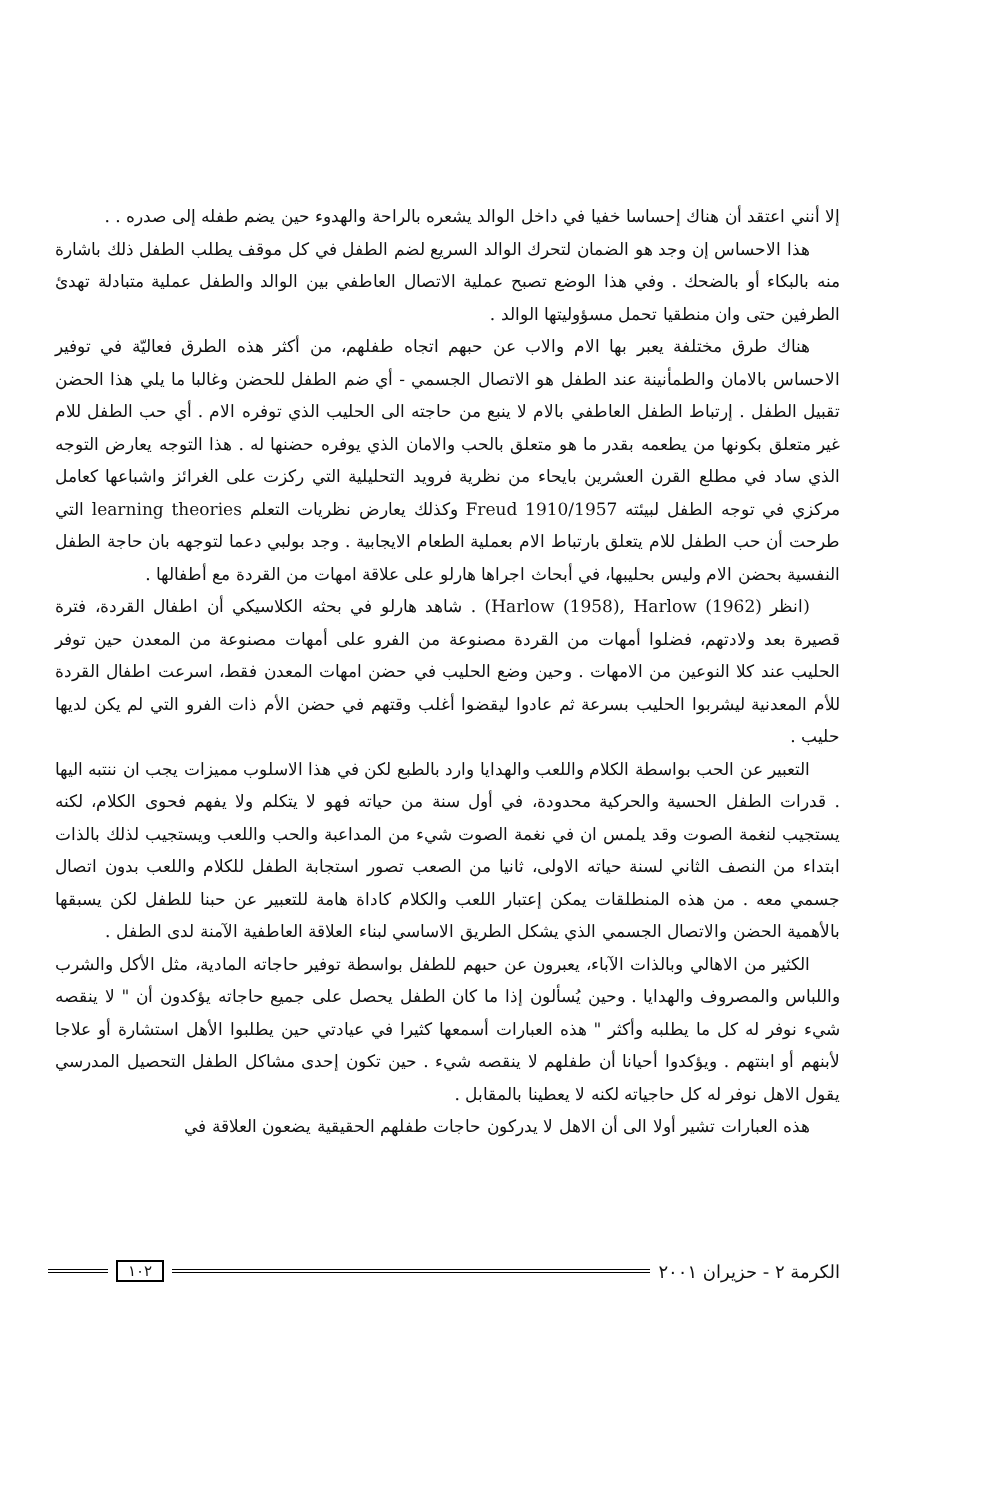إلا أنني اعتقد أن هناك إحساسا خفيا في داخل الوالد يشعره بالراحة والهدوء حين يضم طفله إلى صدره . .
هذا الاحساس إن وجد هو الضمان لتحرك الوالد السريع لضم الطفل في كل موقف يطلب الطفل ذلك باشارة منه بالبكاء أو بالضحك . وفي هذا الوضع تصبح عملية الاتصال العاطفي بين الوالد والطفل عملية متبادلة تهدئ الطرفين حتى وان منطقيا تحمل مسؤوليتها الوالد .
هناك طرق مختلفة يعبر بها الام والاب عن حبهم اتجاه طفلهم، من أكثر هذه الطرق فعاليّة في توفير الاحساس بالامان والطمأنينة عند الطفل هو الاتصال الجسمي - أي ضم الطفل للحضن وغالبا ما يلي هذا الحضن تقبيل الطفل . إرتباط الطفل العاطفي بالام لا ينبع من حاجته الى الحليب الذي توفره الام . أي حب الطفل للام غير متعلق بكونها من يطعمه بقدر ما هو متعلق بالحب والامان الذي يوفره حضنها له . هذا التوجه يعارض التوجه الذي ساد في مطلع القرن العشرين بايحاء من نظرية فرويد التحليلية التي ركزت على الغرائز واشباعها كعامل مركزي في توجه الطفل لبيئته Freud 1910/1957 وكذلك يعارض نظريات التعلم learning theories التي طرحت أن حب الطفل للام يتعلق بارتباط الام بعملية الطعام الايجابية . وجد بولبي دعما لتوجهه بان حاجة الطفل النفسية بحضن الام وليس بحليبها، في أبحاث اجراها هارلو على علاقة امهات من القردة مع أطفالها .
(انظر Harlow (1958), Harlow (1962)) . شاهد هارلو في بحثه الكلاسيكي أن اطفال القردة، فترة قصيرة بعد ولادتهم، فضلوا أمهات من القردة مصنوعة من الفرو على أمهات مصنوعة من المعدن حين توفر الحليب عند كلا النوعين من الامهات . وحين وضع الحليب في حضن امهات المعدن فقط، اسرعت اطفال القردة للأم المعدنية ليشربوا الحليب بسرعة ثم عادوا ليقضوا أغلب وقتهم في حضن الأم ذات الفرو التي لم يكن لديها حليب .
التعبير عن الحب بواسطة الكلام واللعب والهدايا وارد بالطبع لكن في هذا الاسلوب مميزات يجب ان ننتبه اليها . قدرات الطفل الحسية والحركية محدودة، في أول سنة من حياته فهو لا يتكلم ولا يفهم فحوى الكلام، لكنه يستجيب لنغمة الصوت وقد يلمس ان في نغمة الصوت شيء من المداعبة والحب واللعب ويستجيب لذلك بالذات ابتداء من النصف الثاني لسنة حياته الاولى، ثانيا من الصعب تصور استجابة الطفل للكلام واللعب بدون اتصال جسمي معه . من هذه المنطلقات يمكن إعتبار اللعب والكلام كاداة هامة للتعبير عن حبنا للطفل لكن يسبقها بالأهمية الحضن والاتصال الجسمي الذي يشكل الطريق الاساسي لبناء العلاقة العاطفية الآمنة لدى الطفل .
الكثير من الاهالي وبالذات الآباء، يعبرون عن حبهم للطفل بواسطة توفير حاجاته المادية، مثل الأكل والشرب واللباس والمصروف والهدايا . وحين يُسألون إذا ما كان الطفل يحصل على جميع حاجاته يؤكدون أن " لا ينقصه شيء نوفر له كل ما يطلبه وأكثر " هذه العبارات أسمعها كثيرا في عيادتي حين يطلبوا الأهل استشارة أو علاجا لأبنهم أو ابنتهم . ويؤكدوا أحيانا أن طفلهم لا ينقصه شيء . حين تكون إحدى مشاكل الطفل التحصيل المدرسي يقول الاهل نوفر له كل حاجياته لكنه لا يعطينا بالمقابل .
هذه العبارات تشير أولا الى أن الاهل لا يدركون حاجات طفلهم الحقيقية يضعون العلاقة في
الكرمة ٢ - حزيران ٢٠٠١ ١٠٢